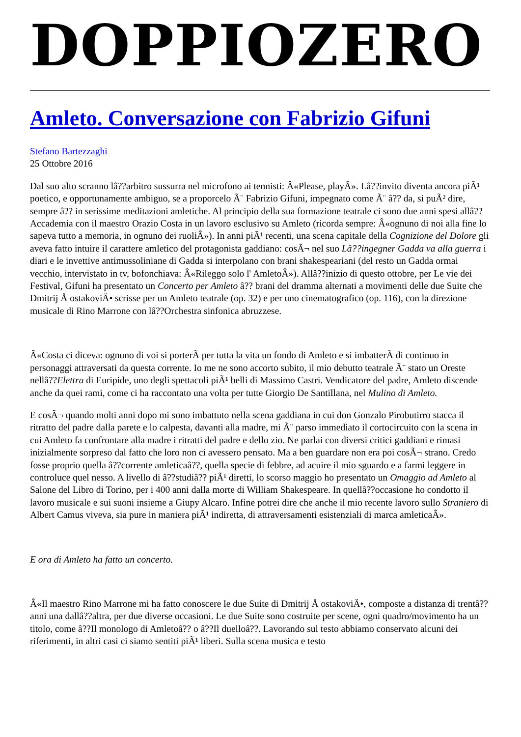DOPPIOZERO
Amleto. Conversazione con Fabrizio Gifuni
Stefano Bartezzaghi
25 Ottobre 2016
Dal suo alto scranno lâ??arbitro sussurra nel microfono ai tennisti: Â«Please, playÂ». Lâ??invito diventa ancora piÃ¹ poetico, e opportunamente ambiguo, se a proporcelo Ã¨ Fabrizio Gifuni, impegnato come Ã¨ â?? da, si puÃ² dire, sempre â?? in serissime meditazioni amletiche. Al principio della sua formazione teatrale ci sono due anni spesi allâ??Accademia con il maestro Orazio Costa in un lavoro esclusivo su Amleto (ricorda sempre: Â«ognuno di noi alla fine lo sapeva tutto a memoria, in ognuno dei ruoliÂ»). In anni piÃ¹ recenti, una scena capitale della Cognizione del Dolore gli aveva fatto intuire il carattere amletico del protagonista gaddiano: cosÃ¬ nel suo Lâ??ingegner Gadda va alla guerra i diari e le invettive antimussoliniane di Gadda si interpolano con brani shakespeariani (del resto un Gadda ormai vecchio, intervistato in tv, bofonchiava: Â«Rileggo solo l' AmletoÂ»). Allâ??inizio di questo ottobre, per Le vie dei Festival, Gifuni ha presentato un Concerto per Amleto â?? brani del dramma alternati a movimenti delle due Suite che Dmitrij Å ostakoviÄ• scrisse per un Amleto teatrale (op. 32) e per uno cinematografico (op. 116), con la direzione musicale di Rino Marrone con lâ??Orchestra sinfonica abruzzese.
Â«Costa ci diceva: ognuno di voi si porterÃ per tutta la vita un fondo di Amleto e si imbatterÃ di continuo in personaggi attraversati da questa corrente. Io me ne sono accorto subito, il mio debutto teatrale Ã¨ stato un Oreste nellâ??Elettra di Euripide, uno degli spettacoli piÃ¹ belli di Massimo Castri. Vendicatore del padre, Amleto discende anche da quei rami, come ci ha raccontato una volta per tutte Giorgio De Santillana, nel Mulino di Amleto.
E cosÃ¬ quando molti anni dopo mi sono imbattuto nella scena gaddiana in cui don Gonzalo Pirobutirro stacca il ritratto del padre dalla parete e lo calpesta, davanti alla madre, mi Ã¨ parso immediato il cortocircuito con la scena in cui Amleto fa confrontare alla madre i ritratti del padre e dello zio. Ne parlai con diversi critici gaddiani e rimasi inizialmente sorpreso dal fatto che loro non ci avessero pensato. Ma a ben guardare non era poi cosÃ¬ strano. Credo fosse proprio quella â??corrente amleticaâ??, quella specie di febbre, ad acuire il mio sguardo e a farmi leggere in controluce quel nesso. A livello di â??studiâ?? piÃ¹ diretti, lo scorso maggio ho presentato un Omaggio ad Amleto al Salone del Libro di Torino, per i 400 anni dalla morte di William Shakespeare. In quellâ??occasione ho condotto il lavoro musicale e sui suoni insieme a Giupy Alcaro. Infine potrei dire che anche il mio recente lavoro sullo Straniero di Albert Camus viveva, sia pure in maniera piÃ¹ indiretta, di attraversamenti esistenziali di marca amleticaÂ».
E ora di Amleto ha fatto un concerto.
Â«Il maestro Rino Marrone mi ha fatto conoscere le due Suite di Dmitrij Å ostakoviÄ•, composte a distanza di trentâ??anni una dallâ??altra, per due diverse occasioni. Le due Suite sono costruite per scene, ogni quadro/movimento ha un titolo, come â??Il monologo di Amletoâ?? o â??Il duelloâ??. Lavorando sul testo abbiamo conservato alcuni dei riferimenti, in altri casi ci siamo sentiti piÃ¹ liberi. Sulla scena musica e testo